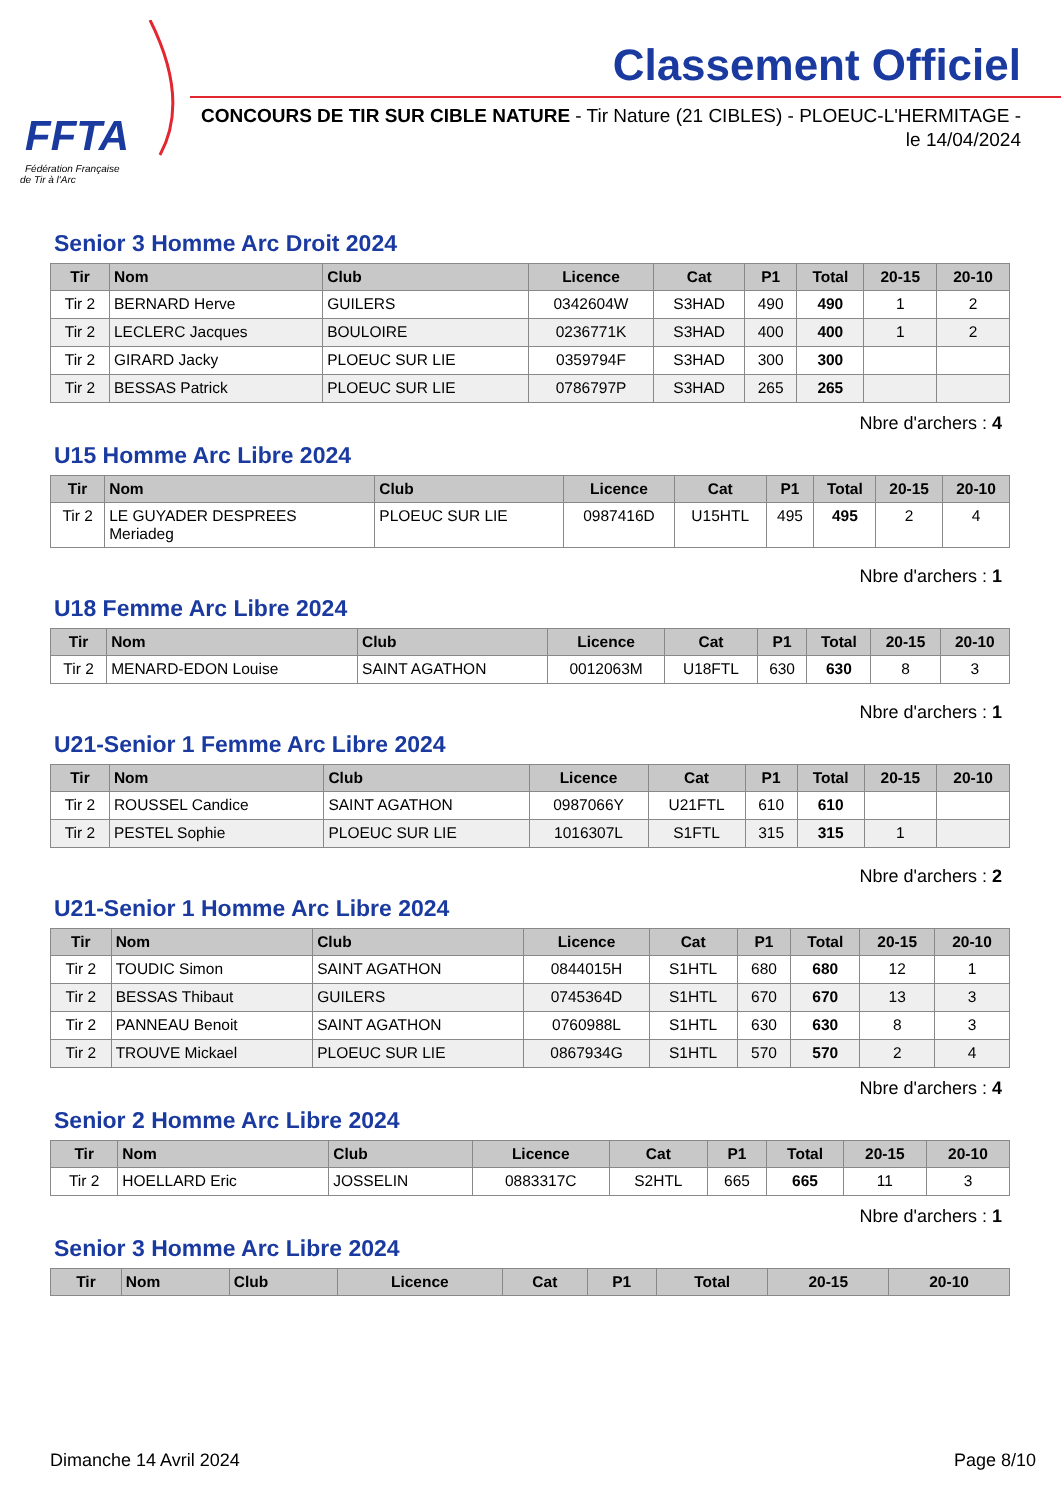FFTA
Fédération Française
de Tir à l'Arc
Classement Officiel
CONCOURS DE TIR SUR CIBLE NATURE - Tir Nature (21 CIBLES) - PLOEUC-L'HERMITAGE - le 14/04/2024
Senior 3 Homme Arc Droit 2024
| Tir | Nom | Club | Licence | Cat | P1 | Total | 20-15 | 20-10 |
| --- | --- | --- | --- | --- | --- | --- | --- | --- |
| Tir 2 | BERNARD Herve | GUILERS | 0342604W | S3HAD | 490 | 490 | 1 | 2 |
| Tir 2 | LECLERC Jacques | BOULOIRE | 0236771K | S3HAD | 400 | 400 | 1 | 2 |
| Tir 2 | GIRARD Jacky | PLOEUC SUR LIE | 0359794F | S3HAD | 300 | 300 | | |
| Tir 2 | BESSAS Patrick | PLOEUC SUR LIE | 0786797P | S3HAD | 265 | 265 | | |
Nbre d'archers : 4
U15 Homme Arc Libre 2024
| Tir | Nom | Club | Licence | Cat | P1 | Total | 20-15 | 20-10 |
| --- | --- | --- | --- | --- | --- | --- | --- | --- |
| Tir 2 | LE GUYADER DESPREES Meriadeg | PLOEUC SUR LIE | 0987416D | U15HTL | 495 | 495 | 2 | 4 |
Nbre d'archers : 1
U18 Femme Arc Libre 2024
| Tir | Nom | Club | Licence | Cat | P1 | Total | 20-15 | 20-10 |
| --- | --- | --- | --- | --- | --- | --- | --- | --- |
| Tir 2 | MENARD-EDON Louise | SAINT AGATHON | 0012063M | U18FTL | 630 | 630 | 8 | 3 |
Nbre d'archers : 1
U21-Senior 1 Femme Arc Libre 2024
| Tir | Nom | Club | Licence | Cat | P1 | Total | 20-15 | 20-10 |
| --- | --- | --- | --- | --- | --- | --- | --- | --- |
| Tir 2 | ROUSSEL Candice | SAINT AGATHON | 0987066Y | U21FTL | 610 | 610 | | |
| Tir 2 | PESTEL Sophie | PLOEUC SUR LIE | 1016307L | S1FTL | 315 | 315 | 1 | |
Nbre d'archers : 2
U21-Senior 1 Homme Arc Libre 2024
| Tir | Nom | Club | Licence | Cat | P1 | Total | 20-15 | 20-10 |
| --- | --- | --- | --- | --- | --- | --- | --- | --- |
| Tir 2 | TOUDIC Simon | SAINT AGATHON | 0844015H | S1HTL | 680 | 680 | 12 | 1 |
| Tir 2 | BESSAS Thibaut | GUILERS | 0745364D | S1HTL | 670 | 670 | 13 | 3 |
| Tir 2 | PANNEAU Benoit | SAINT AGATHON | 0760988L | S1HTL | 630 | 630 | 8 | 3 |
| Tir 2 | TROUVE Mickael | PLOEUC SUR LIE | 0867934G | S1HTL | 570 | 570 | 2 | 4 |
Nbre d'archers : 4
Senior 2 Homme Arc Libre 2024
| Tir | Nom | Club | Licence | Cat | P1 | Total | 20-15 | 20-10 |
| --- | --- | --- | --- | --- | --- | --- | --- | --- |
| Tir 2 | HOELLARD Eric | JOSSELIN | 0883317C | S2HTL | 665 | 665 | 11 | 3 |
Nbre d'archers : 1
Senior 3 Homme Arc Libre 2024
| Tir | Nom | Club | Licence | Cat | P1 | Total | 20-15 | 20-10 |
| --- | --- | --- | --- | --- | --- | --- | --- | --- |
Dimanche 14 Avril 2024 Page 8/10